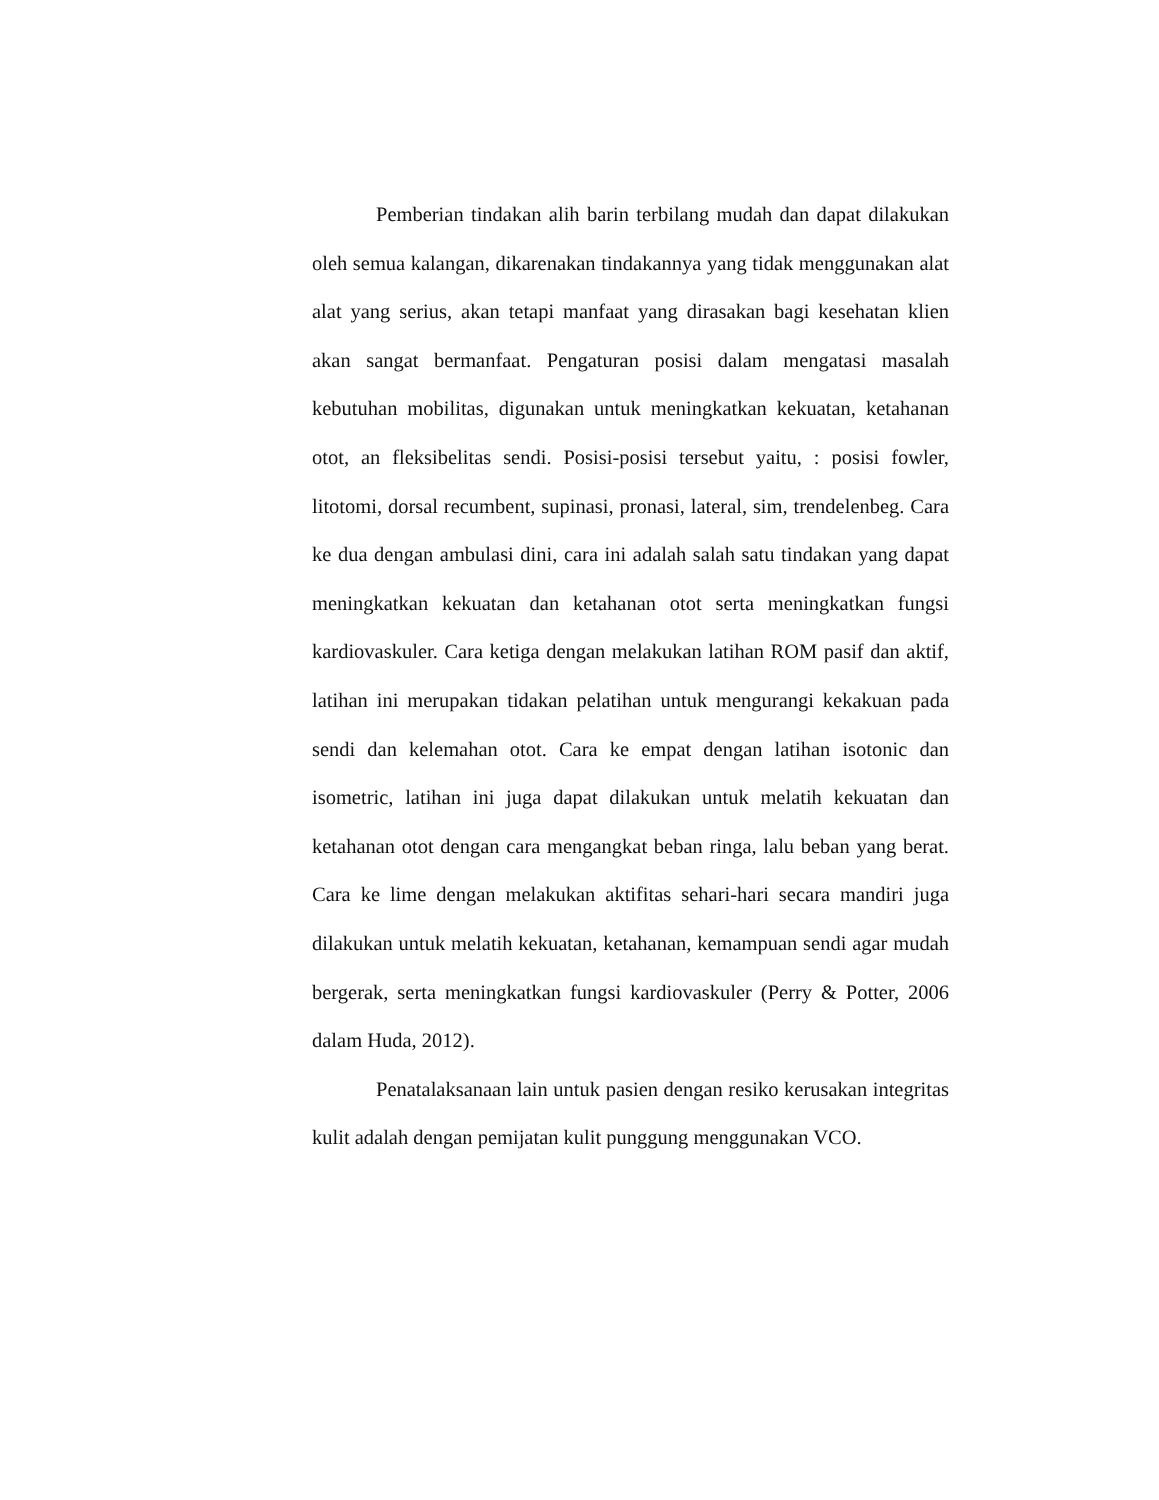Pemberian tindakan alih barin terbilang mudah dan dapat dilakukan oleh semua kalangan, dikarenakan tindakannya yang tidak menggunakan alat alat yang serius, akan tetapi manfaat yang dirasakan bagi kesehatan klien akan sangat bermanfaat. Pengaturan posisi dalam mengatasi masalah kebutuhan mobilitas, digunakan untuk meningkatkan kekuatan, ketahanan otot, an fleksibelitas sendi. Posisi-posisi tersebut yaitu, : posisi fowler, litotomi, dorsal recumbent, supinasi, pronasi, lateral, sim, trendelenbeg. Cara ke dua dengan ambulasi dini, cara ini adalah salah satu tindakan yang dapat meningkatkan kekuatan dan ketahanan otot serta meningkatkan fungsi kardiovaskuler. Cara ketiga dengan melakukan latihan ROM pasif dan aktif, latihan ini merupakan tidakan pelatihan untuk mengurangi kekakuan pada sendi dan kelemahan otot. Cara ke empat dengan latihan isotonic dan isometric, latihan ini juga dapat dilakukan untuk melatih kekuatan dan ketahanan otot dengan cara mengangkat beban ringa, lalu beban yang berat. Cara ke lime dengan melakukan aktifitas sehari-hari secara mandiri juga dilakukan untuk melatih kekuatan, ketahanan, kemampuan sendi agar mudah bergerak, serta meningkatkan fungsi kardiovaskuler (Perry & Potter, 2006 dalam Huda, 2012).
Penatalaksanaan lain untuk pasien dengan resiko kerusakan integritas kulit adalah dengan pemijatan kulit punggung menggunakan VCO.